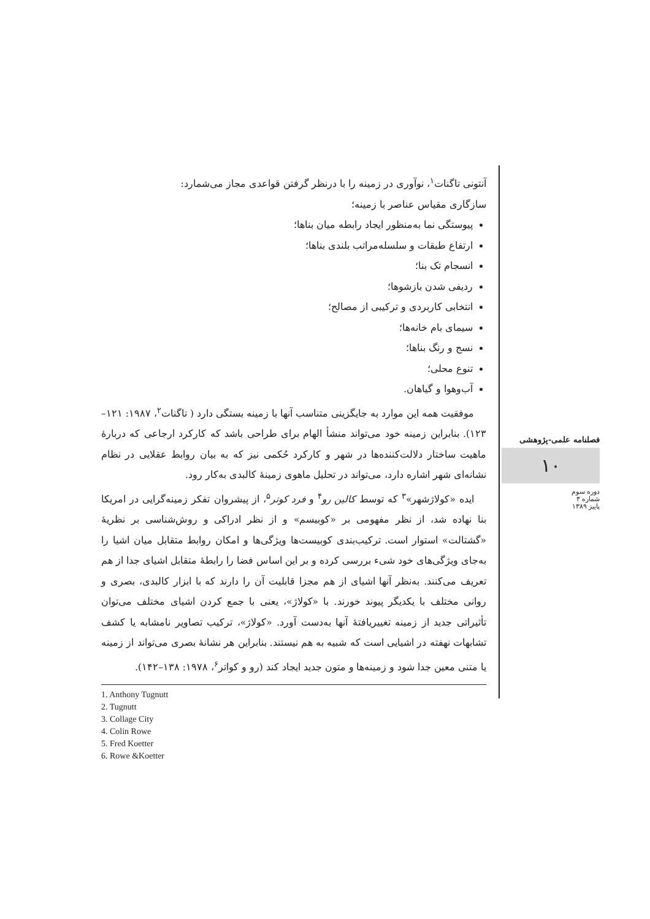آنتونی تاگنات<sup>۱</sup>، نوآوری در زمینه را با درنظر گرفتن قواعدی مجاز می‌شمارد:
سازگاری مقیاس عناصر با زمینه؛
پیوستگی نما به‌منظور ایجاد رابطه میان بناها؛
ارتفاع طبقات و سلسله‌مراتب بلندی بناها؛
انسجام تک بنا؛
ردیفی شدن بازشوها؛
انتخابی کاربردی و ترکیبی از مصالح؛
سیمای بام خانه‌ها؛
نسج و رنگ بناها؛
تنوع محلی؛
آب‌وهوا و گیاهان.
موفقیت همه این موارد به جایگزینی متناسب آنها با زمینه بستگی دارد ( تاگنات<sup>۲</sup>، ۱۹۸۷: ۱۲۱–۱۲۳). بنابراین زمینه خود می‌تواند منشأ الهام برای طراحی باشد که کارکرد ارجاعی که دربارهٔ ماهیت ساختار دلالت‌کننده‌ها در شهر و کارکرد حُکمی نیز که به بیان روابط عقلایی در نظام نشانه‌ای شهر اشاره دارد، می‌تواند در تحلیل ماهوی زمینهٔ کالبدی به‌کار رود.
ایده «کولاژشهر»<sup>۳</sup> که توسط کالین رو<sup>۴</sup> و فرد کوتر<sup>۵</sup>، از پیشروان تفکر زمینه‌گرایی در امریکا بنا نهاده شد، از نظر مفهومی بر «کوبیسم» و از نظر ادراکی و روش‌شناسی بر نظریهٔ «گشتالت» استوار است. ترکیب‌بندی کوبیست‌ها ویژگی‌ها و امکان روابط متقابل میان اشیا را به‌جای ویژگی‌های خود شیء بررسی کرده و بر این اساس فضا را رابطهٔ متقابل اشیای جدا از هم تعریف می‌کنند. به‌نظر آنها اشیای از هم مجزا قابلیت آن را دارند که با ابزار کالبدی، بصری و روانی مختلف با یکدیگر پیوند خورند. با «کولاژ»، یعنی با جمع کردن اشیای مختلف می‌توان تأثیراتی جدید از زمینه تغییریافتهٔ آنها به‌دست آورد. «کولاژ»، ترکیب تصاویر نامشابه یا کشف تشابهات نهفته در اشیایی است که شبیه به هم نیستند. بنابراین هر نشانهٔ بصری می‌تواند از زمینه یا متنی معین جدا شود و زمینه‌ها و متون جدید ایجاد کند (رو و کواتر<sup>۶</sup>، ۱۹۷۸: ۱۳۸–۱۴۲).
1. Anthony Tugnutt
2. Tugnutt
3. Collage City
4. Colin Rowe
5. Fred Koetter
6. Rowe &Koetter
فصلنامه علمی-پژوهشی
۱۰
دوره سوم
شماره ۳
پاییز ۱۳۸۹